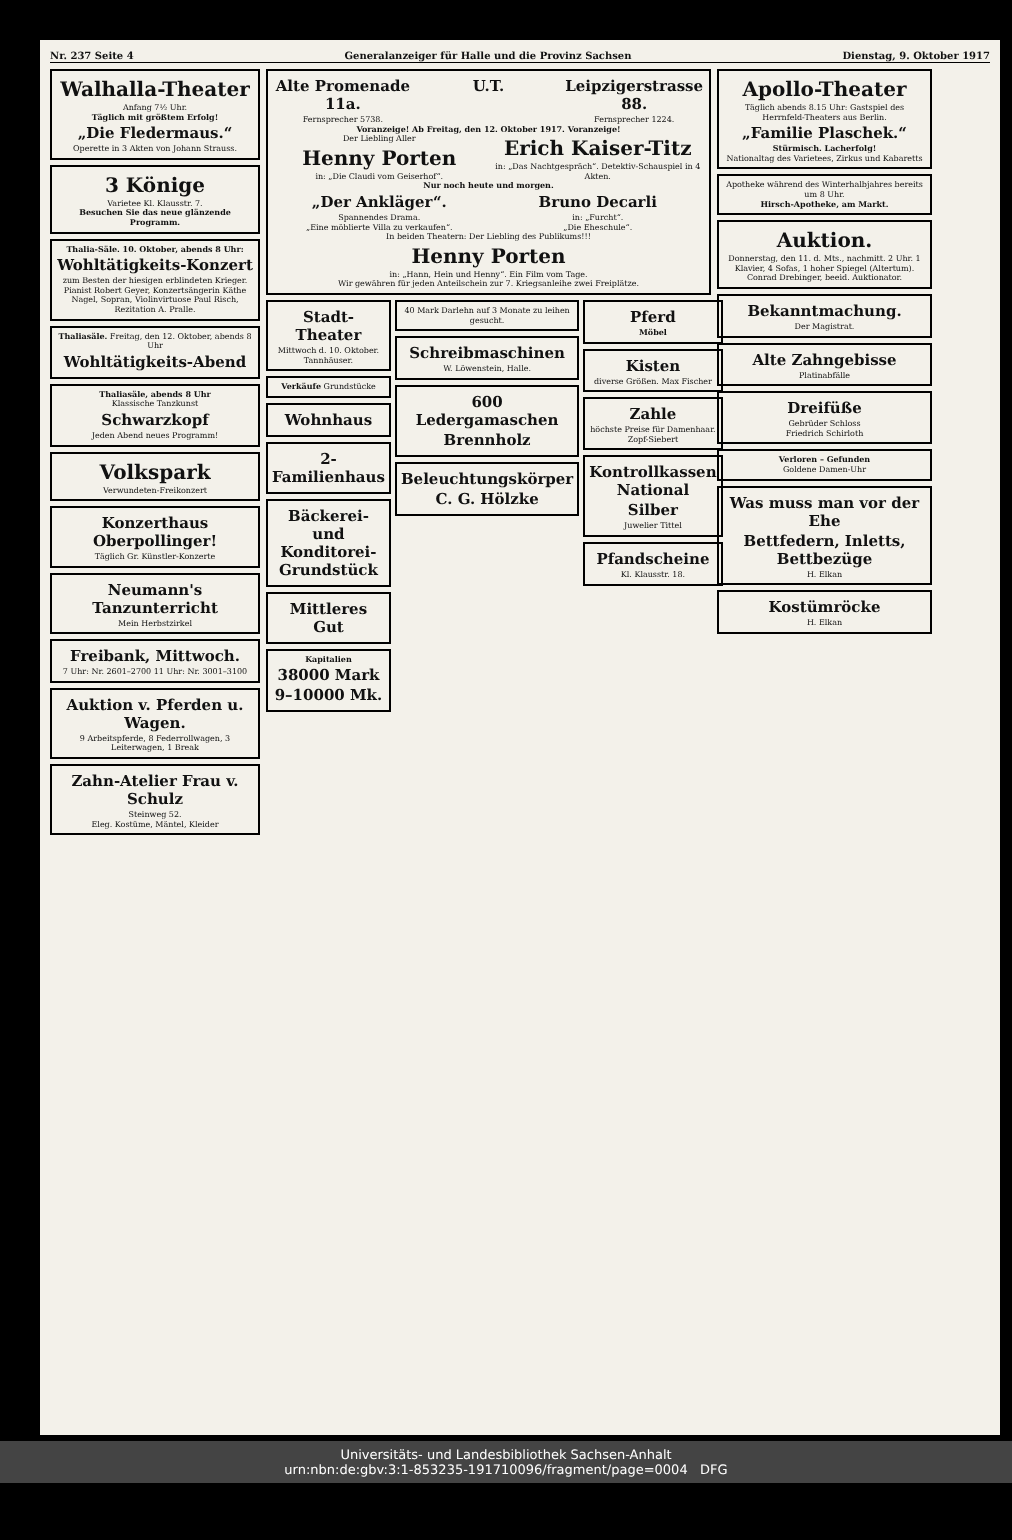Nr. 237 Seite 4 Generalanzeiger für Halle und die Provinz Sachsen Dienstag, 9. Oktober 1917
Walhalla-Theater
Anfang 7½ Uhr.
Täglich mit größtem Erfolg!
„Die Fledermaus.“
Operette in 3 Akten von Johann Strauss.
3 Könige
Varietee Kl. Klausstr. 7.
Besuchen Sie das neue glänzende Programm.
Thalia-Säle. 10. Oktober, abends 8 Uhr:
Wohltätigkeits-Konzert
zum Besten der hiesigen erblindeten Krieger. Pianist Robert Geyer, Konzertsängerin Käthe Nagel, Sopran, Violinvirtuose Paul Risch, Rezitation A. Pralle.
Thaliasäle. Freitag, den 12. Oktober, abends 8 Uhr
Wohltätigkeits-Abend
Thaliasäle, abends 8 Uhr
Klassische Tanzkunst
Schwarzkopf
Jeden Abend neues Programm!
Volkspark
Verwundeten-Freikonzert
Konzerthaus Oberpollinger!
Täglich Gr. Künstler-Konzerte
Neumann's Tanzunterricht
Mein Herbstzirkel
Freibank, Mittwoch.
7 Uhr: Nr. 2601–2700 11 Uhr: Nr. 3001–3100
Auktion v. Pferden u. Wagen.
9 Arbeitspferde, 8 Federrollwagen, 3 Leiterwagen, 1 Break
Zahn-Atelier Frau v. Schulz
Steinweg 52.
Eleg. Kostüme, Mäntel, Kleider
Alte Promenade 11a.
Fernsprecher 5738.
U.T. Leipzigerstrasse 88.
Fernsprecher 1224.
Voranzeige! Ab Freitag, den 12. Oktober 1917. Voranzeige!
Der Liebling Aller
Henny Porten
in: „Die Claudi vom Geiserhof“.
Erich Kaiser-Titz
in: „Das Nachtgespräch“. Detektiv-Schauspiel in 4 Akten.
Nur noch heute und morgen.
„Der Ankläger“.
Spannendes Drama.
„Eine möblierte Villa zu verkaufen“.
Bruno Decarli
in: „Furcht“.
„Die Eheschule“.
In beiden Theatern: Der Liebling des Publikums!!!
Henny Porten
in: „Hann, Hein und Henny“. Ein Film vom Tage.
Wir gewähren für jeden Anteilschein zur 7. Kriegsanleihe zwei Freiplätze.
Stadt-Theater
Mittwoch d. 10. Oktober. Tannhäuser.
Verkäufe Grundstücke
Wohnhaus
2-Familienhaus
Bäckerei- und Konditorei-Grundstück
Mittleres Gut
Kapitalien
38000 Mark
9–10000 Mk.
40 Mark Darlehn auf 3 Monate zu leihen gesucht.
Schreibmaschinen
W. Löwenstein, Halle.
600 Ledergamaschen
Brennholz
Beleuchtungskörper
C. G. Hölzke
Pferd
Möbel
Kisten
diverse Größen. Max Fischer
Zahle
höchste Preise für Damenhaar. Zopf-Siebert
Kontrollkassen National
Silber
Juwelier Tittel
Pfandscheine
Kl. Klausstr. 18.
Apollo-Theater
Täglich abends 8.15 Uhr: Gastspiel des Herrnfeld-Theaters aus Berlin.
„Familie Plaschek.“
Stürmisch. Lacherfolg!
Nationaltag des Varietees, Zirkus und Kabaretts
Apotheke während des Winterhalbjahres bereits um 8 Uhr.
Hirsch-Apotheke, am Markt.
Auktion.
Donnerstag, den 11. d. Mts., nachmitt. 2 Uhr. 1 Klavier, 4 Sofas, 1 hoher Spiegel (Altertum).
Conrad Drebinger, beeid. Auktionator.
Bekanntmachung.
Der Magistrat.
Alte Zahngebisse
Platinabfälle
Dreifüße
Gebrüder Schloss
Friedrich Schirloth
Verloren – Gefunden
Goldene Damen-Uhr
Was muss man vor der Ehe
Bettfedern, Inletts, Bettbezüge
H. Elkan
Kostümröcke
H. Elkan
Universitäts- und Landesbibliothek Sachsen-Anhalt
urn:nbn:de:gbv:3:1-853235-191710096/fragment/page=0004 DFG